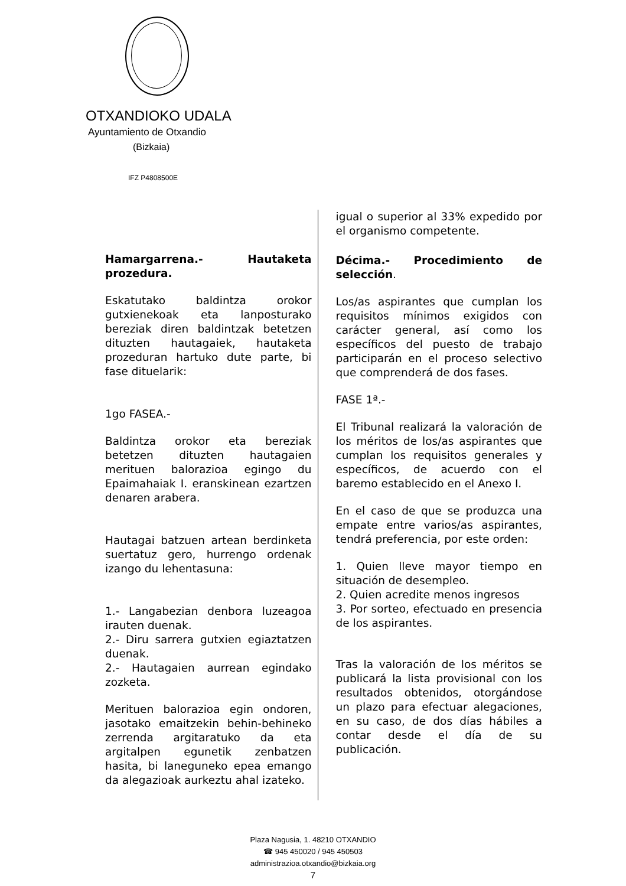OTXANDIOKO UDALA
Ayuntamiento de Otxandio
(Bizkaia)
IFZ P4808500E
Hamargarrena.- Hautaketa prozedura.
Eskatutako baldintza orokor gutxienekoak eta lanposturako bereziak diren baldintzak betetzen dituzten hautagaiek, hautaketa prozeduran hartuko dute parte, bi fase dituelarik:
1go FASEA.-
Baldintza orokor eta bereziak betetzen dituzten hautagaien merituen balorazioa egingo du Epaimahaiak I. eranskinean ezartzen denaren arabera.
Hautagai batzuen artean berdinketa suertatuz gero, hurrengo ordenak izango du lehentasuna:
1.- Langabezian denbora luzeagoa irauten duenak.
2.- Diru sarrera gutxien egiaztatzen duenak.
2.- Hautagaien aurrean egindako zozketa.
Merituen balorazioa egin ondoren, jasotako emaitzekin behin-behineko zerrenda argitaratuko da eta argitalpen egunetik zenbatzen hasita, bi laneguneko epea emango da alegazioak aurkeztu ahal izateko.
igual o superior al 33% expedido por el organismo competente.
Décima.- Procedimiento de selección.
Los/as aspirantes que cumplan los requisitos mínimos exigidos con carácter general, así como los específicos del puesto de trabajo participarán en el proceso selectivo que comprenderá de dos fases.
FASE 1ª.-
El Tribunal realizará la valoración de los méritos de los/as aspirantes que cumplan los requisitos generales y específicos, de acuerdo con el baremo establecido en el Anexo I.
En el caso de que se produzca una empate entre varios/as aspirantes, tendrá preferencia, por este orden:
1. Quien lleve mayor tiempo en situación de desempleo.
2. Quien acredite menos ingresos
3. Por sorteo, efectuado en presencia de los aspirantes.
Tras la valoración de los méritos se publicará la lista provisional con los resultados obtenidos, otorgándose un plazo para efectuar alegaciones, en su caso, de dos días hábiles a contar desde el día de su publicación.
Plaza Nagusia, 1. 48210 OTXANDIO
☎ 945 450020 / 945 450503
administrazioa.otxandio@bizkaia.org
7